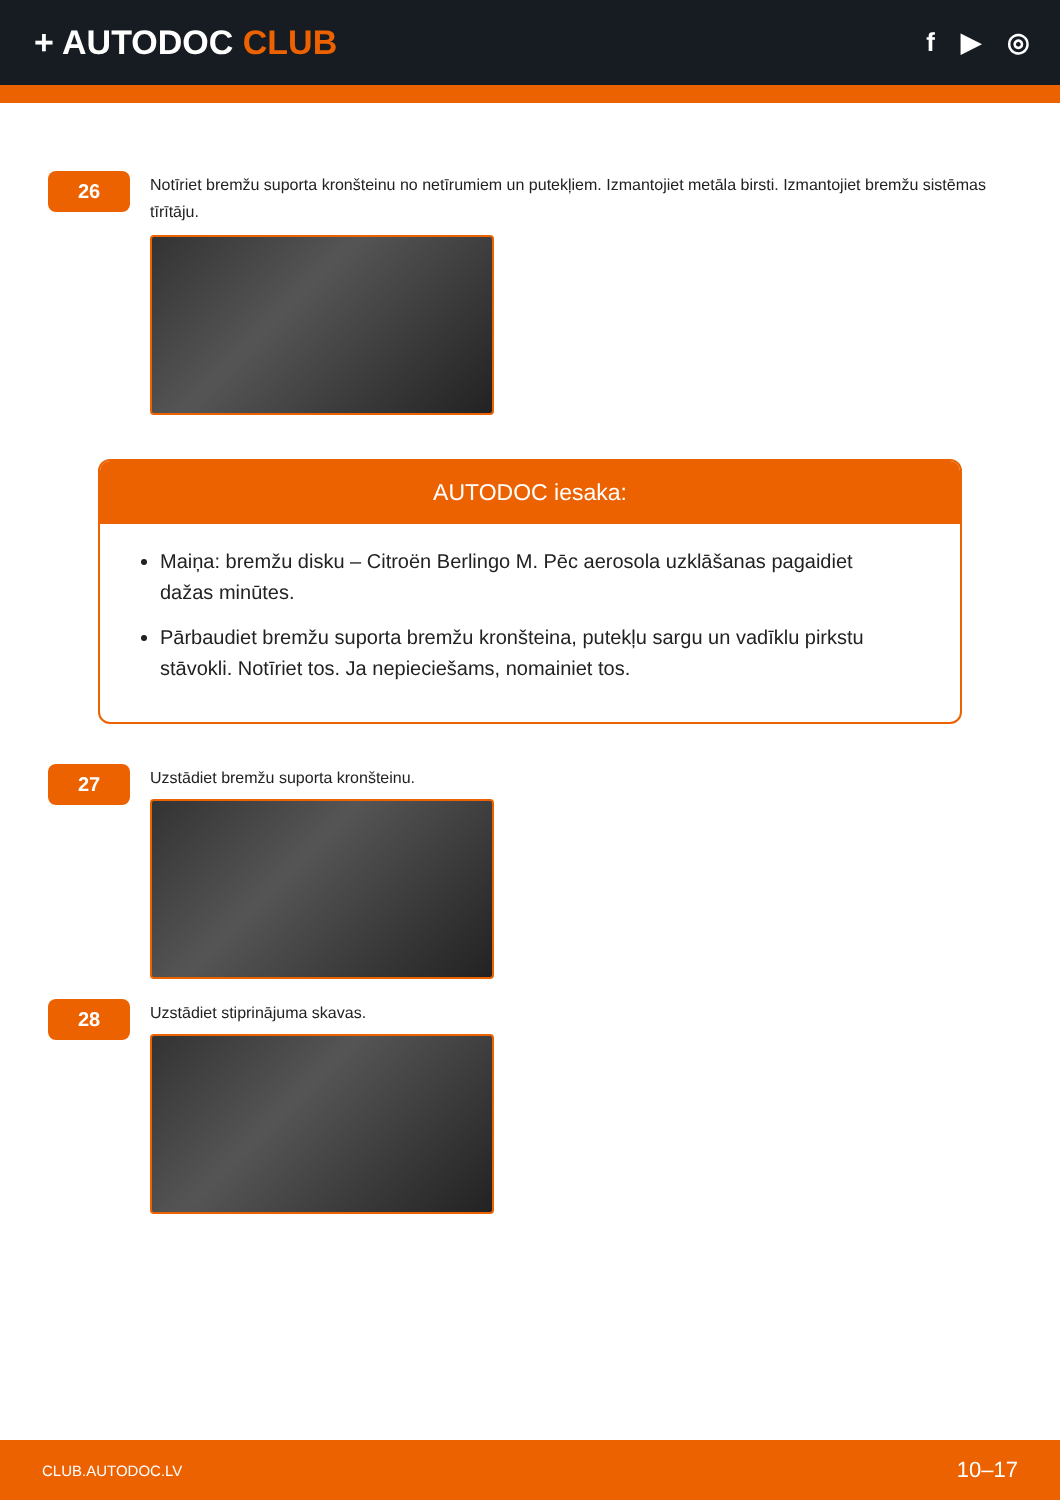+ AUTODOC CLUB
f ▶ ◎
26
Notīriet bremžu suporta kronšteinu no netīrumiem un putekļiem. Izmantojiet metāla birsti. Izmantojiet bremžu sistēmas tīrītāju.
AUTODOC iesaka:
Maiņa: bremžu disku – Citroën Berlingo M. Pēc aerosola uzklāšanas pagaidiet dažas minūtes.
Pārbaudiet bremžu suporta bremžu kronšteina, putekļu sargu un vadīklu pirkstu stāvokli. Notīriet tos. Ja nepieciešams, nomainiet tos.
27
Uzstādiet bremžu suporta kronšteinu.
28
Uzstādiet stiprinājuma skavas.
CLUB.AUTODOC.LV 10–17